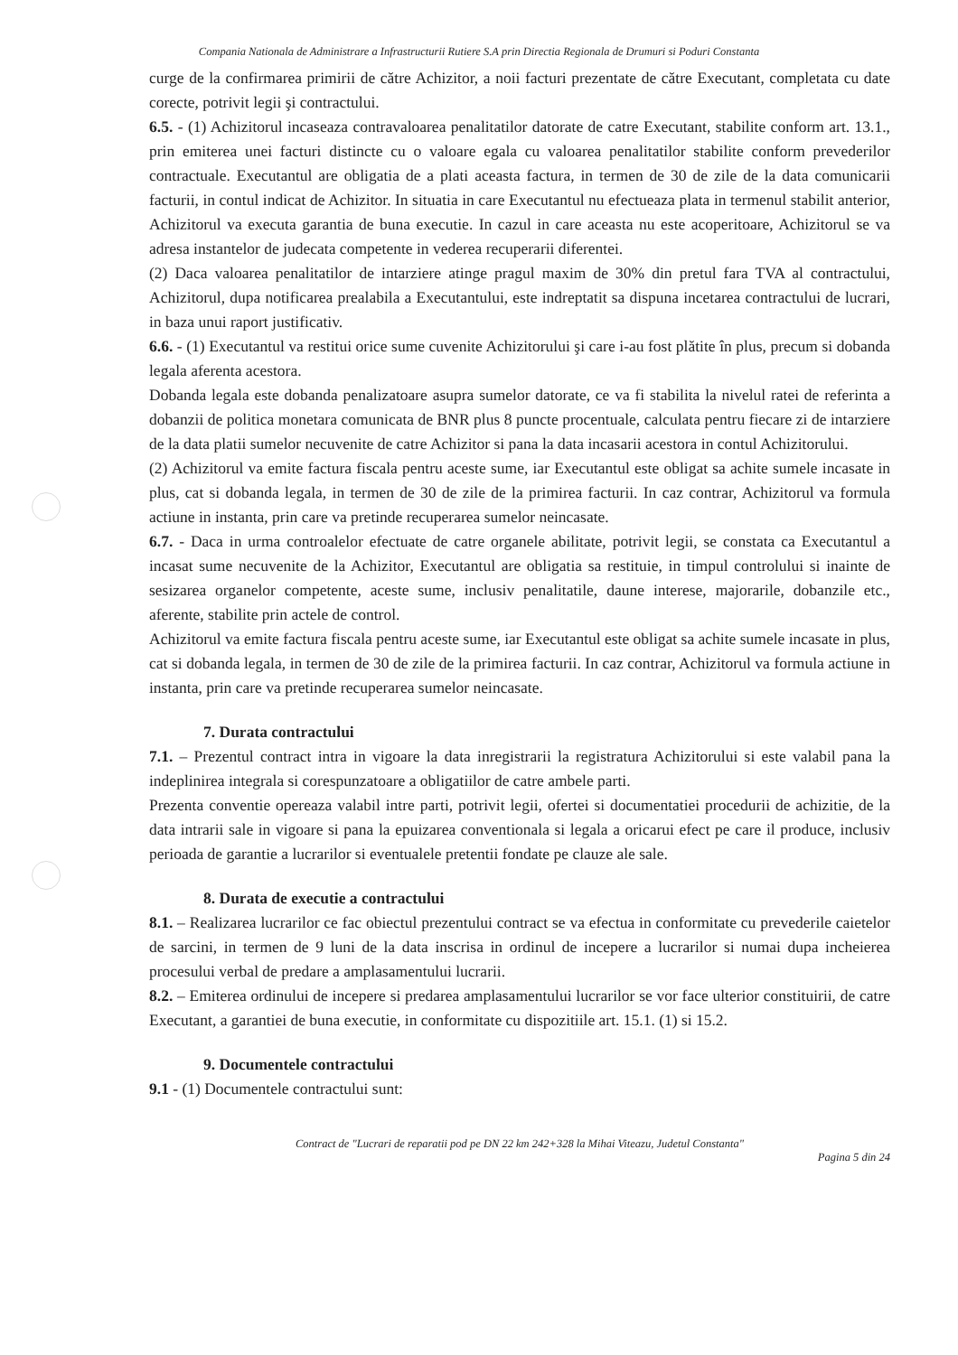Compania Nationala de Administrare a Infrastructurii Rutiere S.A prin Directia Regionala de Drumuri si Poduri Constanta
curge de la confirmarea primirii de către Achizitor, a noii facturi prezentate de către Executant, completata cu date corecte, potrivit legii şi contractului.
6.5. - (1) Achizitorul incaseaza contravaloarea penalitatilor datorate de catre Executant, stabilite conform art. 13.1., prin emiterea unei facturi distincte cu o valoare egala cu valoarea penalitatilor stabilite conform prevederilor contractuale. Executantul are obligatia de a plati aceasta factura, in termen de 30 de zile de la data comunicarii facturii, in contul indicat de Achizitor. In situatia in care Executantul nu efectueaza plata in termenul stabilit anterior, Achizitorul va executa garantia de buna executie. In cazul in care aceasta nu este acoperitoare, Achizitorul se va adresa instantelor de judecata competente in vederea recuperarii diferentei.
(2) Daca valoarea penalitatilor de intarziere atinge pragul maxim de 30% din pretul fara TVA al contractului, Achizitorul, dupa notificarea prealabila a Executantului, este indreptatit sa dispuna incetarea contractului de lucrari, in baza unui raport justificativ.
6.6. - (1) Executantul va restitui orice sume cuvenite Achizitorului şi care i-au fost plătite în plus, precum si dobanda legala aferenta acestora.
Dobanda legala este dobanda penalizatoare asupra sumelor datorate, ce va fi stabilita la nivelul ratei de referinta a dobanzii de politica monetara comunicata de BNR plus 8 puncte procentuale, calculata pentru fiecare zi de intarziere de la data platii sumelor necuvenite de catre Achizitor si pana la data incasarii acestora in contul Achizitorului.
(2) Achizitorul va emite factura fiscala pentru aceste sume, iar Executantul este obligat sa achite sumele incasate in plus, cat si dobanda legala, in termen de 30 de zile de la primirea facturii. In caz contrar, Achizitorul va formula actiune in instanta, prin care va pretinde recuperarea sumelor neincasate.
6.7. - Daca in urma controalelor efectuate de catre organele abilitate, potrivit legii, se constata ca Executantul a incasat sume necuvenite de la Achizitor, Executantul are obligatia sa restituie, in timpul controlului si inainte de sesizarea organelor competente, aceste sume, inclusiv penalitatile, daune interese, majorarile, dobanzile etc., aferente, stabilite prin actele de control.
Achizitorul va emite factura fiscala pentru aceste sume, iar Executantul este obligat sa achite sumele incasate in plus, cat si dobanda legala, in termen de 30 de zile de la primirea facturii. In caz contrar, Achizitorul va formula actiune in instanta, prin care va pretinde recuperarea sumelor neincasate.
7. Durata contractului
7.1. – Prezentul contract intra in vigoare la data inregistrarii la registratura Achizitorului si este valabil pana la indeplinirea integrala si corespunzatoare a obligatiilor de catre ambele parti.
Prezenta conventie opereaza valabil intre parti, potrivit legii, ofertei si documentatiei procedurii de achizitie, de la data intrarii sale in vigoare si pana la epuizarea conventionala si legala a oricarui efect pe care il produce, inclusiv perioada de garantie a lucrarilor si eventualele pretentii fondate pe clauze ale sale.
8. Durata de executie a contractului
8.1. – Realizarea lucrarilor ce fac obiectul prezentului contract se va efectua in conformitate cu prevederile caietelor de sarcini, in termen de 9 luni de la data inscrisa in ordinul de incepere a lucrarilor si numai dupa incheierea procesului verbal de predare a amplasamentului lucrarii.
8.2. – Emiterea ordinului de incepere si predarea amplasamentului lucrarilor se vor face ulterior constituirii, de catre Executant, a garantiei de buna executie, in conformitate cu dispozitiile art. 15.1. (1) si 15.2.
9. Documentele contractului
9.1 - (1) Documentele contractului sunt:
Contract de "Lucrari de reparatii pod pe DN 22 km 242+328 la Mihai Viteazu, Judetul Constanta"
Pagina 5 din 24